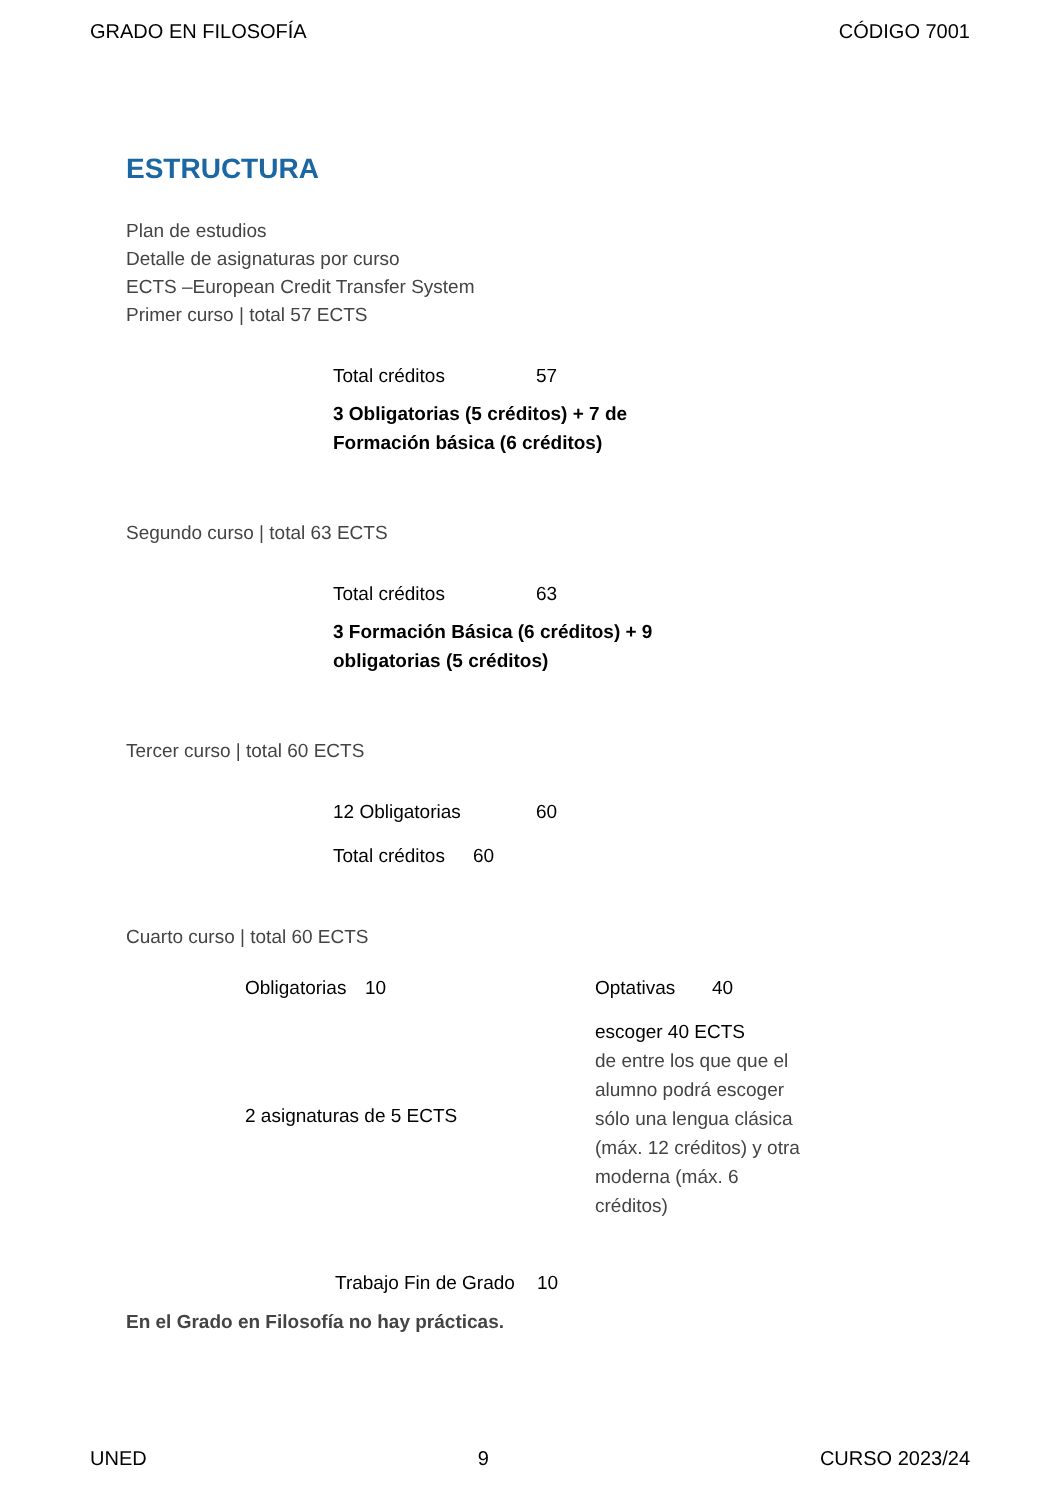GRADO EN FILOSOFÍA CÓDIGO 7001
ESTRUCTURA
Plan de estudios
Detalle de asignaturas por curso
ECTS –European Credit Transfer System
Primer curso | total 57 ECTS
| Total créditos | 57 |
| 3 Obligatorias (5 créditos) + 7 de Formación básica (6 créditos) | |
Segundo curso | total 63 ECTS
| Total créditos | 63 |
| 3 Formación Básica (6 créditos) + 9 obligatorias (5 créditos) | |
Tercer curso | total 60 ECTS
| 12 Obligatorias | 60 |
| Total créditos | 60 |
Cuarto curso | total 60 ECTS
| Obligatorias | 10 | Optativas | 40 |
| 2 asignaturas de 5 ECTS | | escoger 40 ECTS de entre los que que el alumno podrá escoger sólo una lengua clásica (máx. 12 créditos) y otra moderna (máx. 6 créditos) | |
| Trabajo Fin de Grado | 10 |
En el Grado en Filosofía no hay prácticas.
UNED 9 CURSO 2023/24